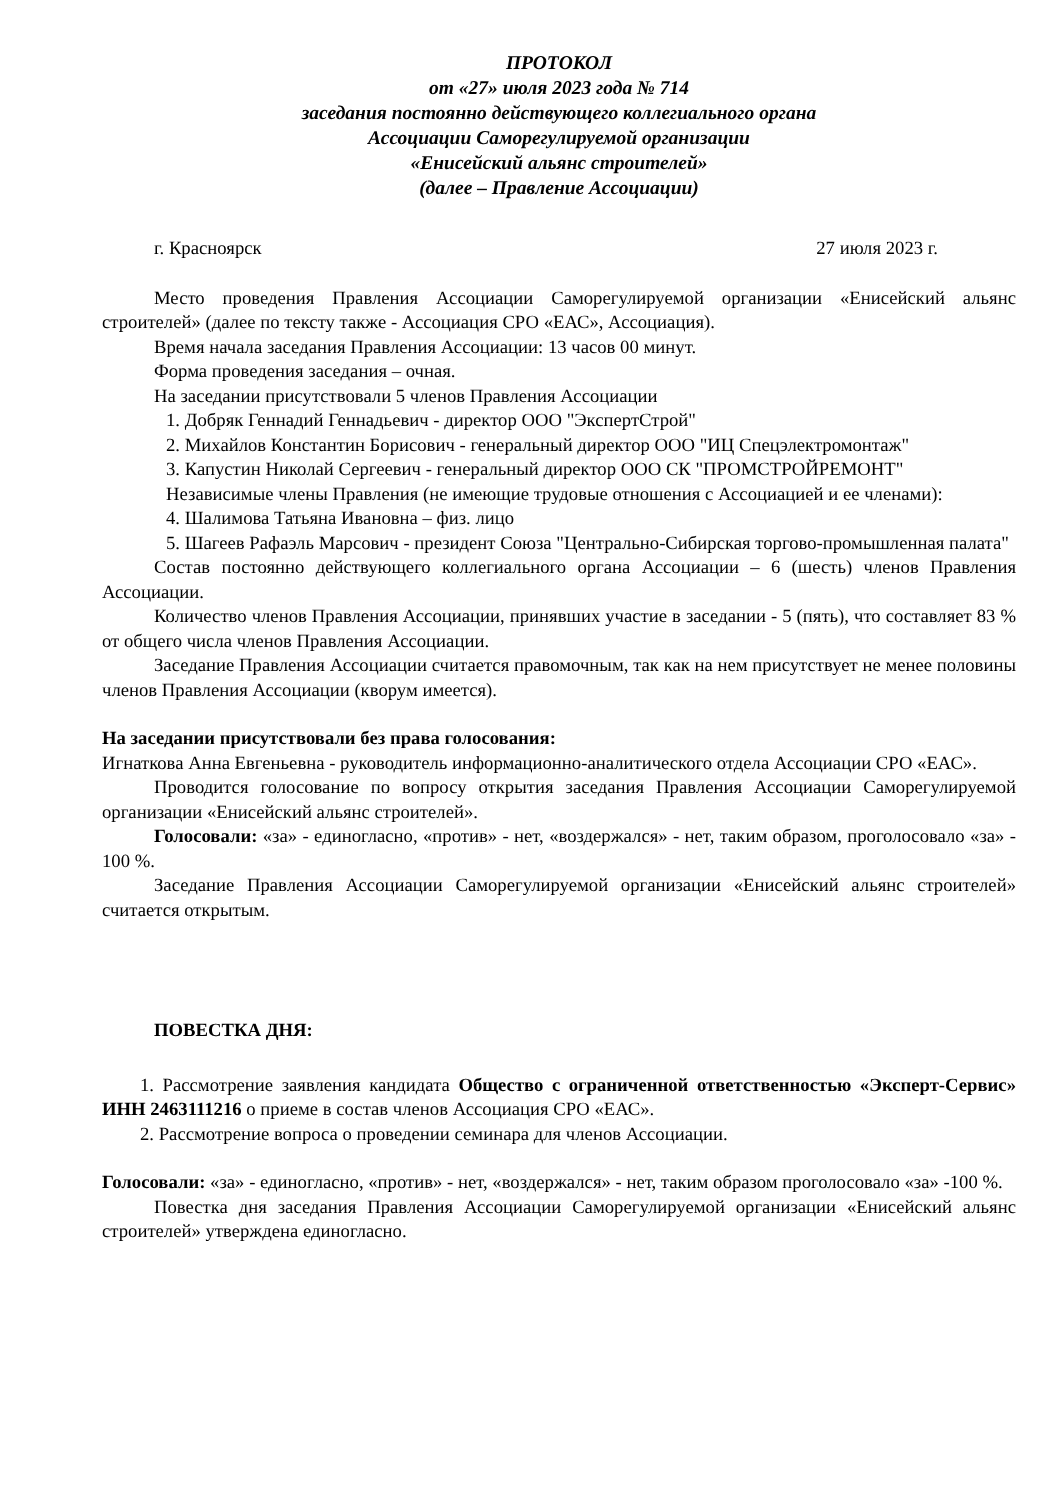ПРОТОКОЛ
от «27» июля 2023 года № 714
заседания постоянно действующего коллегиального органа
Ассоциации Саморегулируемой организации
«Енисейский альянс строителей»
(далее – Правление Ассоциации)
г. Красноярск 27 июля 2023 г.
Место проведения Правления Ассоциации Саморегулируемой организации «Енисейский альянс строителей» (далее по тексту также - Ассоциация СРО «ЕАС», Ассоциация).
Время начала заседания Правления Ассоциации: 13 часов 00 минут.
Форма проведения заседания – очная.
На заседании присутствовали 5 членов Правления Ассоциации
1. Добряк Геннадий Геннадьевич - директор ООО "ЭкспертСтрой"
2. Михайлов Константин Борисович - генеральный директор ООО "ИЦ Спецэлектромонтаж"
3. Капустин Николай Сергеевич - генеральный директор ООО СК "ПРОМСТРОЙРЕМОНТ"
Независимые члены Правления (не имеющие трудовые отношения с Ассоциацией и ее членами):
4. Шалимова Татьяна Ивановна – физ. лицо
5. Шагеев Рафаэль Марсович - президент Союза "Центрально-Сибирская торгово-промышленная палата"
Состав постоянно действующего коллегиального органа Ассоциации – 6 (шесть) членов Правления Ассоциации.
Количество членов Правления Ассоциации, принявших участие в заседании - 5 (пять), что составляет 83 % от общего числа членов Правления Ассоциации.
Заседание Правления Ассоциации считается правомочным, так как на нем присутствует не менее половины членов Правления Ассоциации (кворум имеется).
На заседании присутствовали без права голосования:
Игнаткова Анна Евгеньевна - руководитель информационно-аналитического отдела Ассоциации СРО «ЕАС».
Проводится голосование по вопросу открытия заседания Правления Ассоциации Саморегулируемой организации «Енисейский альянс строителей».
Голосовали: «за» - единогласно, «против» - нет, «воздержался» - нет, таким образом, проголосовало «за» - 100 %.
Заседание Правления Ассоциации Саморегулируемой организации «Енисейский альянс строителей» считается открытым.
ПОВЕСТКА ДНЯ:
1. Рассмотрение заявления кандидата Общество с ограниченной ответственностью «Эксперт-Сервис» ИНН 2463111216 о приеме в состав членов Ассоциация СРО «ЕАС».
2. Рассмотрение вопроса о проведении семинара для членов Ассоциации.
Голосовали: «за» - единогласно, «против» - нет, «воздержался» - нет, таким образом проголосовало «за» -100 %.
Повестка дня заседания Правления Ассоциации Саморегулируемой организации «Енисейский альянс строителей» утверждена единогласно.